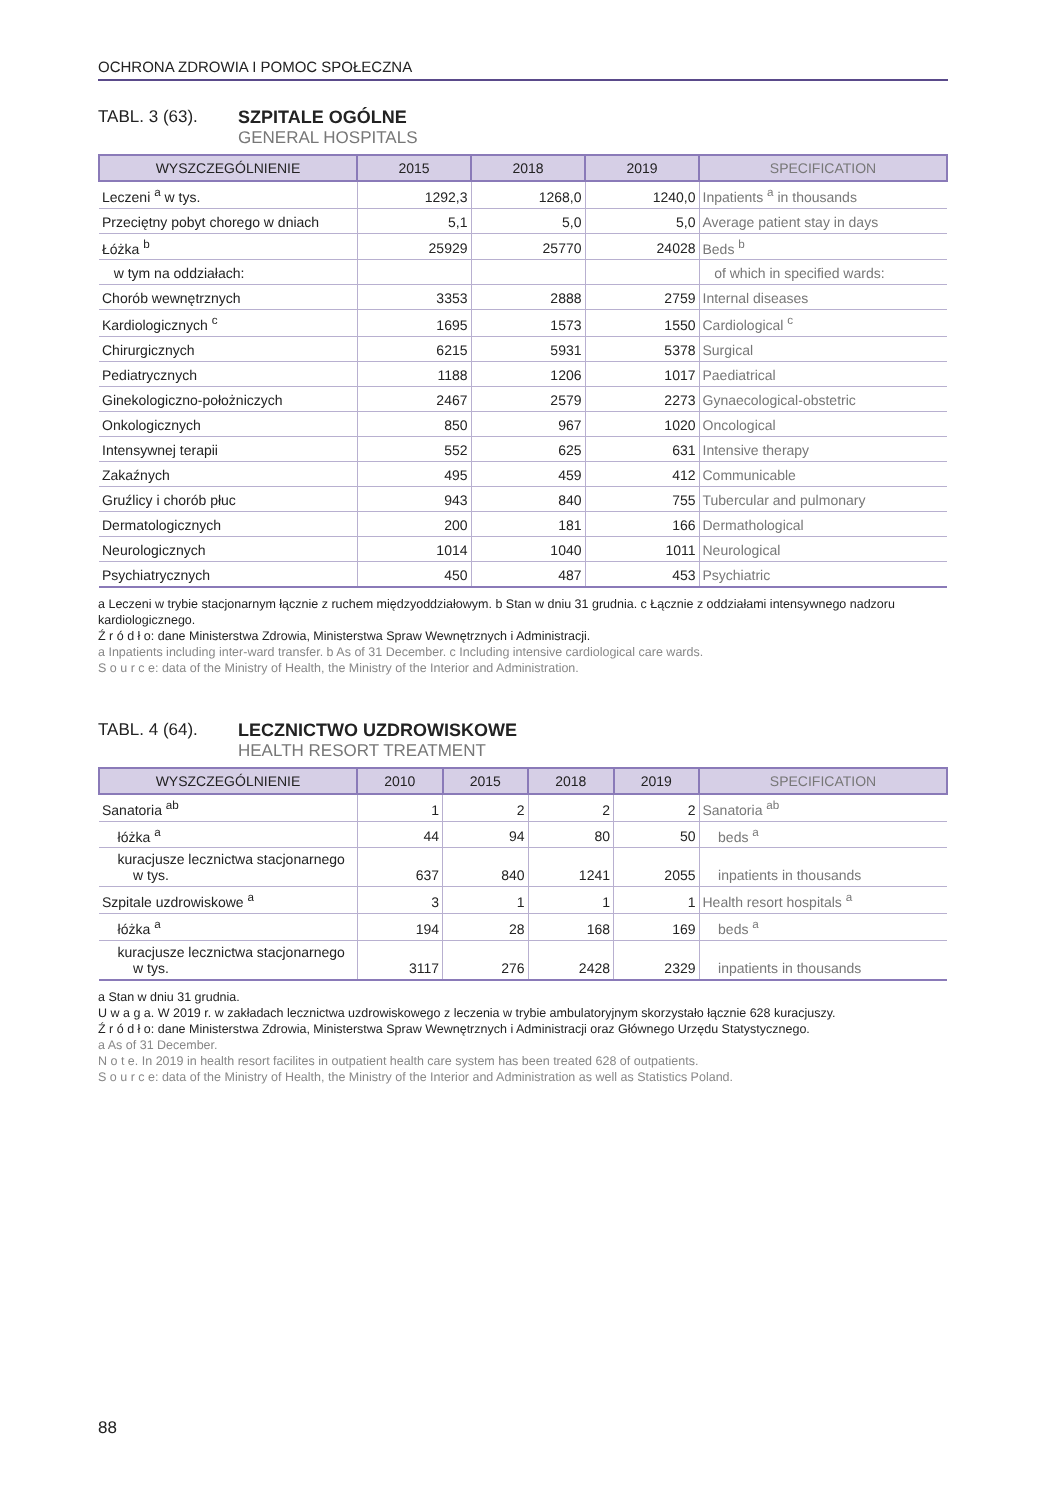OCHRONA ZDROWIA I POMOC SPOŁECZNA
TABL. 3 (63). SZPITALE OGÓLNE
GENERAL HOSPITALS
| WYSZCZEGÓLNIENIE | 2015 | 2018 | 2019 | SPECIFICATION |
| --- | --- | --- | --- | --- |
| Leczeni <sup>a</sup> w tys. | 1292,3 | 1268,0 | 1240,0 | Inpatients <sup>a</sup> in thousands |
| Przeciętny pobyt chorego w dniach | 5,1 | 5,0 | 5,0 | Average patient stay in days |
| Łóżka <sup>b</sup> | 25929 | 25770 | 24028 | Beds <sup>b</sup> |
| w tym na oddziałach: | | | | of which in specified wards: |
| Chorób wewnętrznych | 3353 | 2888 | 2759 | Internal diseases |
| Kardiologicznych <sup>c</sup> | 1695 | 1573 | 1550 | Cardiological <sup>c</sup> |
| Chirurgicznych | 6215 | 5931 | 5378 | Surgical |
| Pediatrycznych | 1188 | 1206 | 1017 | Paediatrical |
| Ginekologiczno-położniczych | 2467 | 2579 | 2273 | Gynaecological-obstetric |
| Onkologicznych | 850 | 967 | 1020 | Oncological |
| Intensywnej terapii | 552 | 625 | 631 | Intensive therapy |
| Zakaźnych | 495 | 459 | 412 | Communicable |
| Gruźlicy i chorób płuc | 943 | 840 | 755 | Tubercular and pulmonary |
| Dermatologicznych | 200 | 181 | 166 | Dermathological |
| Neurologicznych | 1014 | 1040 | 1011 | Neurological |
| Psychiatrycznych | 450 | 487 | 453 | Psychiatric |
a Leczeni w trybie stacjonarnym łącznie z ruchem międzyoddziałowym. b Stan w dniu 31 grudnia. c Łącznie z oddziałami intensywnego nadzoru kardiologicznego.
Ź r ó d ł o: dane Ministerstwa Zdrowia, Ministerstwa Spraw Wewnętrznych i Administracji.
a Inpatients including inter-ward transfer. b As of 31 December. c Including intensive cardiological care wards.
S o u r c e: data of the Ministry of Health, the Ministry of the Interior and Administration.
TABL. 4 (64). LECZNICTWO UZDROWISKOWE
HEALTH RESORT TREATMENT
| WYSZCZEGÓLNIENIE | 2010 | 2015 | 2018 | 2019 | SPECIFICATION |
| --- | --- | --- | --- | --- | --- |
| Sanatoria <sup>ab</sup> | 1 | 2 | 2 | 2 | Sanatoria <sup>ab</sup> |
| łóżka <sup>a</sup> | 44 | 94 | 80 | 50 | beds <sup>a</sup> |
| kuracjusze lecznictwa stacjonarnego w tys. | 637 | 840 | 1241 | 2055 | inpatients in thousands |
| Szpitale uzdrowiskowe <sup>a</sup> | 3 | 1 | 1 | 1 | Health resort hospitals <sup>a</sup> |
| łóżka <sup>a</sup> | 194 | 28 | 168 | 169 | beds <sup>a</sup> |
| kuracjusze lecznictwa stacjonarnego w tys. | 3117 | 276 | 2428 | 2329 | inpatients in thousands |
a Stan w dniu 31 grudnia.
U w a g a. W 2019 r. w zakładach lecznictwa uzdrowiskowego z leczenia w trybie ambulatoryjnym skorzystało łącznie 628 kuracjuszy.
Ź r ó d ł o: dane Ministerstwa Zdrowia, Ministerstwa Spraw Wewnętrznych i Administracji oraz Głównego Urzędu Statystycznego.
a As of 31 December.
N o t e. In 2019 in health resort facilites in outpatient health care system has been treated 628 of outpatients.
S o u r c e: data of the Ministry of Health, the Ministry of the Interior and Administration as well as Statistics Poland.
88